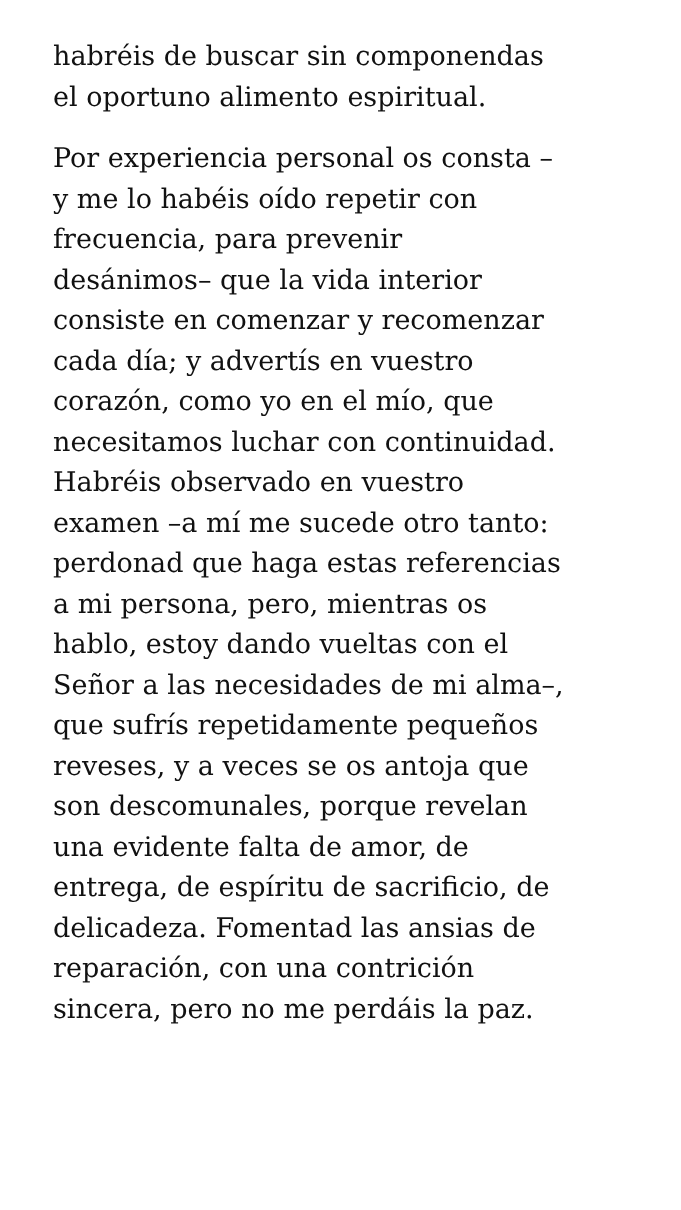habréis de buscar sin componendas
el oportuno alimento espiritual.
Por experiencia personal os consta –
y me lo habéis oído repetir con
frecuencia, para prevenir
desánimos– que la vida interior
consiste en comenzar y recomenzar
cada día; y advertís en vuestro
corazón, como yo en el mío, que
necesitamos luchar con continuidad.
Habréis observado en vuestro
examen –a mí me sucede otro tanto:
perdonad que haga estas referencias
a mi persona, pero, mientras os
hablo, estoy dando vueltas con el
Señor a las necesidades de mi alma–,
que sufrís repetidamente pequeños
reveses, y a veces se os antoja que
son descomunales, porque revelan
una evidente falta de amor, de
entrega, de espíritu de sacrificio, de
delicadeza. Fomentad las ansias de
reparación, con una contrición
sincera, pero no me perdáis la paz.